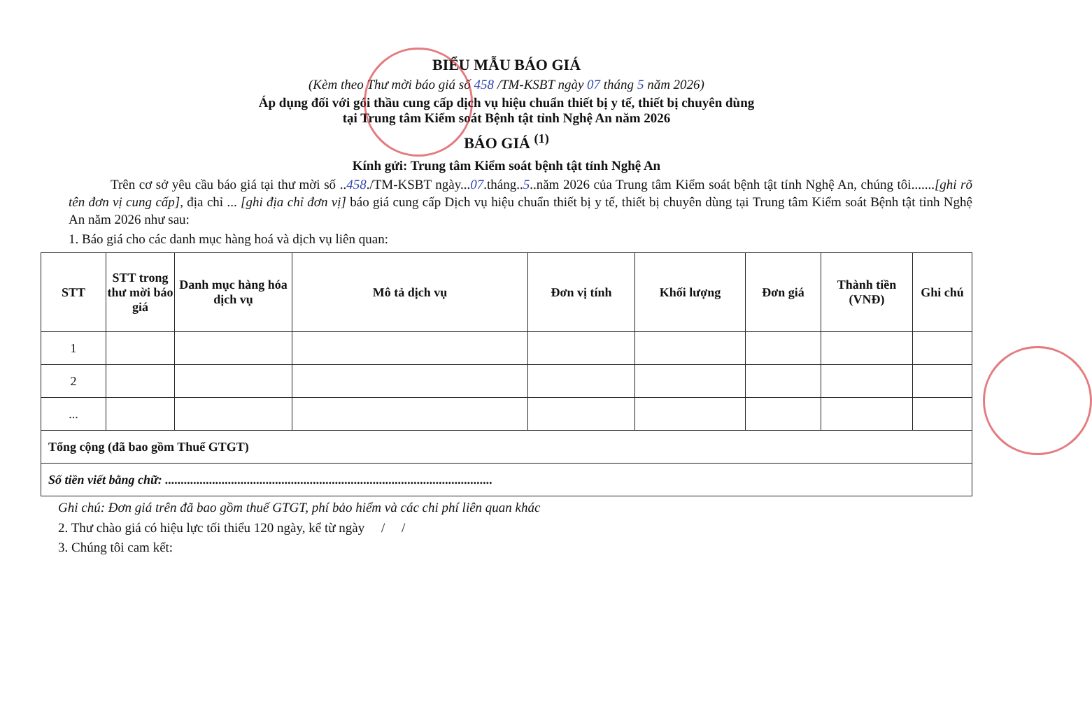BIỂU MẪU BÁO GIÁ
(Kèm theo Thư mời báo giá số 458 /TM-KSBT ngày 07 tháng 5 năm 2026)
Áp dụng đối với gói thầu cung cấp dịch vụ hiệu chuẩn thiết bị y tế, thiết bị chuyên dùng
tại Trung tâm Kiểm soát Bệnh tật tỉnh Nghệ An năm 2026
BÁO GIÁ <sup>(1)</sup>
Kính gửi: Trung tâm Kiểm soát bệnh tật tỉnh Nghệ An
Trên cơ sở yêu cầu báo giá tại thư mời số ..458./TM-KSBT ngày...07.tháng..5..năm 2026 của Trung tâm Kiểm soát bệnh tật tỉnh Nghệ An, chúng tôi.......[ghi rõ tên đơn vị cung cấp], địa chỉ ... [ghi địa chỉ đơn vị] báo giá cung cấp Dịch vụ hiệu chuẩn thiết bị y tế, thiết bị chuyên dùng tại Trung tâm Kiểm soát Bệnh tật tỉnh Nghệ An năm 2026 như sau:
1. Báo giá cho các danh mục hàng hoá và dịch vụ liên quan:
| STT | STT trong thư mời báo giá | Danh mục hàng hóa dịch vụ | Mô tả dịch vụ | Đơn vị tính | Khối lượng | Đơn giá | Thành tiền (VNĐ) | Ghi chú |
| --- | --- | --- | --- | --- | --- | --- | --- | --- |
| 1 | | | | | | | | |
| 2 | | | | | | | | |
| ... | | | | | | | | |
| Tổng cộng (đã bao gồm Thuế GTGT) | | | | | | | | |
| Số tiền viết bằng chữ: ........................................................................................................ | | | | | | | | |
Ghi chú: Đơn giá trên đã bao gồm thuế GTGT, phí bảo hiểm và các chi phí liên quan khác
2. Thư chào giá có hiệu lực tối thiểu 120 ngày, kể từ ngày / /
3. Chúng tôi cam kết: